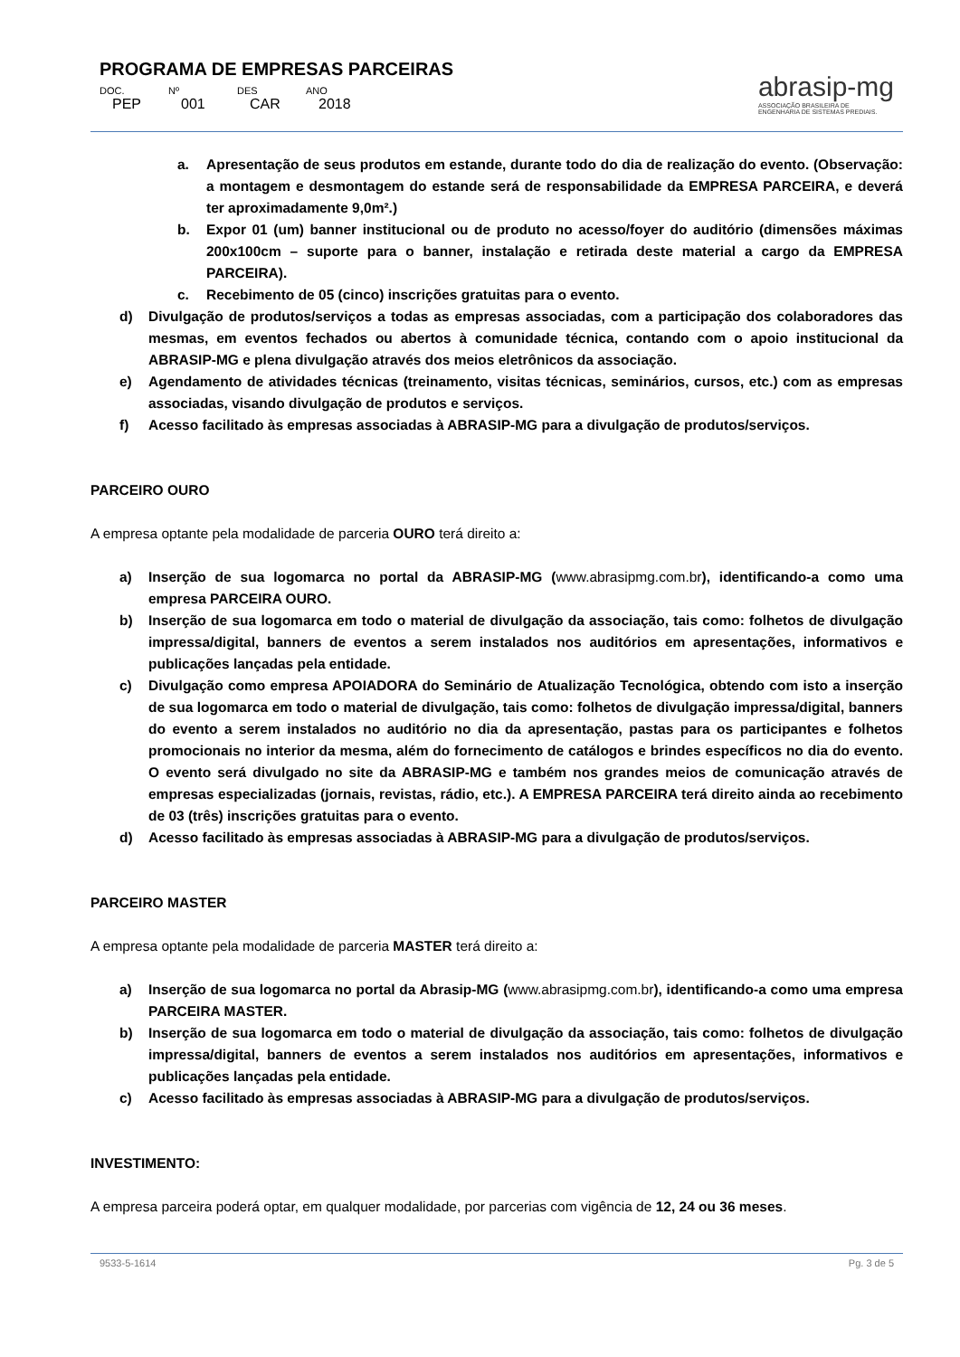PROGRAMA DE EMPRESAS PARCEIRAS
DOC. Nº DES ANO PEP 001 CAR 2018
abrasip-mg
ASSOCIAÇÃO BRASILEIRA DE
ENGENHARIA DE SISTEMAS PREDIAIS.
a. Apresentação de seus produtos em estande, durante todo do dia de realização do evento. (Observação: a montagem e desmontagem do estande será de responsabilidade da EMPRESA PARCEIRA, e deverá ter aproximadamente 9,0m².)
b. Expor 01 (um) banner institucional ou de produto no acesso/foyer do auditório (dimensões máximas 200x100cm – suporte para o banner, instalação e retirada deste material a cargo da EMPRESA PARCEIRA).
c. Recebimento de 05 (cinco) inscrições gratuitas para o evento.
d) Divulgação de produtos/serviços a todas as empresas associadas, com a participação dos colaboradores das mesmas, em eventos fechados ou abertos à comunidade técnica, contando com o apoio institucional da ABRASIP-MG e plena divulgação através dos meios eletrônicos da associação.
e) Agendamento de atividades técnicas (treinamento, visitas técnicas, seminários, cursos, etc.) com as empresas associadas, visando divulgação de produtos e serviços.
f) Acesso facilitado às empresas associadas à ABRASIP-MG para a divulgação de produtos/serviços.
PARCEIRO OURO
A empresa optante pela modalidade de parceria OURO terá direito a:
a) Inserção de sua logomarca no portal da ABRASIP-MG (www.abrasipmg.com.br), identificando-a como uma empresa PARCEIRA OURO.
b) Inserção de sua logomarca em todo o material de divulgação da associação, tais como: folhetos de divulgação impressa/digital, banners de eventos a serem instalados nos auditórios em apresentações, informativos e publicações lançadas pela entidade.
c) Divulgação como empresa APOIADORA do Seminário de Atualização Tecnológica, obtendo com isto a inserção de sua logomarca em todo o material de divulgação, tais como: folhetos de divulgação impressa/digital, banners do evento a serem instalados no auditório no dia da apresentação, pastas para os participantes e folhetos promocionais no interior da mesma, além do fornecimento de catálogos e brindes específicos no dia do evento. O evento será divulgado no site da ABRASIP-MG e também nos grandes meios de comunicação através de empresas especializadas (jornais, revistas, rádio, etc.). A EMPRESA PARCEIRA terá direito ainda ao recebimento de 03 (três) inscrições gratuitas para o evento.
d) Acesso facilitado às empresas associadas à ABRASIP-MG para a divulgação de produtos/serviços.
PARCEIRO MASTER
A empresa optante pela modalidade de parceria MASTER terá direito a:
a) Inserção de sua logomarca no portal da Abrasip-MG (www.abrasipmg.com.br), identificando-a como uma empresa PARCEIRA MASTER.
b) Inserção de sua logomarca em todo o material de divulgação da associação, tais como: folhetos de divulgação impressa/digital, banners de eventos a serem instalados nos auditórios em apresentações, informativos e publicações lançadas pela entidade.
c) Acesso facilitado às empresas associadas à ABRASIP-MG para a divulgação de produtos/serviços.
INVESTIMENTO:
A empresa parceira poderá optar, em qualquer modalidade, por parcerias com vigência de 12, 24 ou 36 meses.
9533-5-1614 Pg. 3 de 5